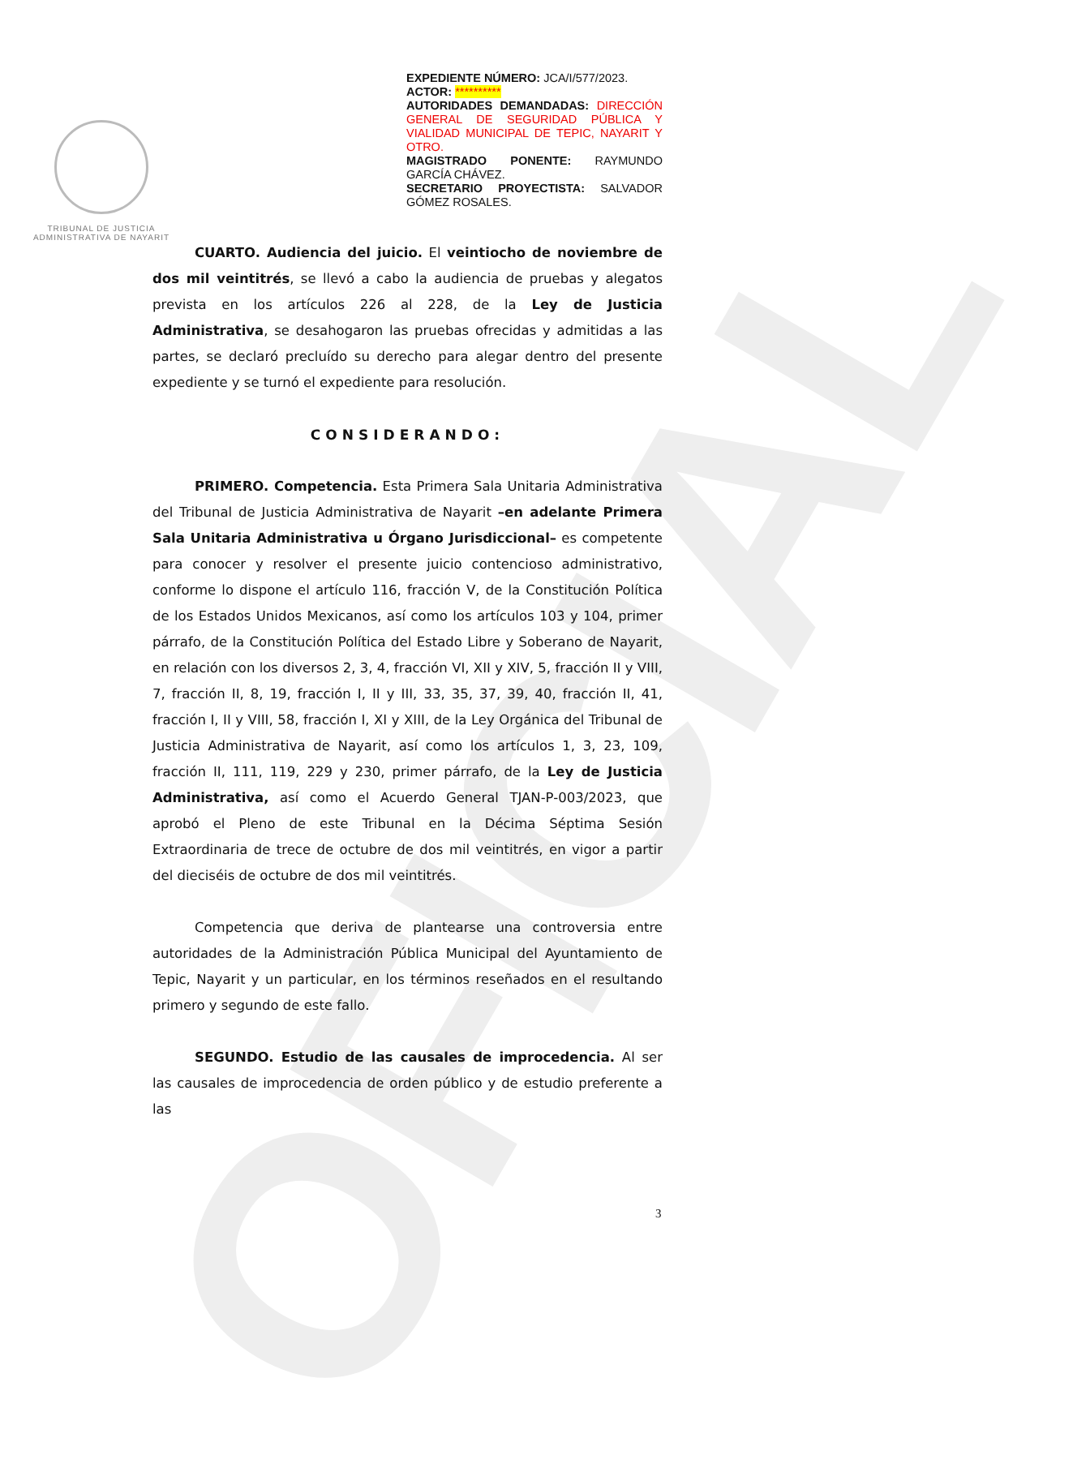OFICIAL
TRIBUNAL DE JUSTICIA
ADMINISTRATIVA DE NAYARIT
EXPEDIENTE NÚMERO: JCA/I/577/2023.
ACTOR: **********
AUTORIDADES DEMANDADAS: DIRECCIÓN GENERAL DE SEGURIDAD PÚBLICA Y VIALIDAD MUNICIPAL DE TEPIC, NAYARIT Y OTRO.
MAGISTRADO PONENTE: RAYMUNDO GARCÍA CHÁVEZ.
SECRETARIO PROYECTISTA: SALVADOR GÓMEZ ROSALES.
CUARTO. Audiencia del juicio. El veintiocho de noviembre de dos mil veintitrés, se llevó a cabo la audiencia de pruebas y alegatos prevista en los artículos 226 al 228, de la Ley de Justicia Administrativa, se desahogaron las pruebas ofrecidas y admitidas a las partes, se declaró precluído su derecho para alegar dentro del presente expediente y se turnó el expediente para resolución.
CONSIDERANDO:
PRIMERO. Competencia. Esta Primera Sala Unitaria Administrativa del Tribunal de Justicia Administrativa de Nayarit –en adelante Primera Sala Unitaria Administrativa u Órgano Jurisdiccional– es competente para conocer y resolver el presente juicio contencioso administrativo, conforme lo dispone el artículo 116, fracción V, de la Constitución Política de los Estados Unidos Mexicanos, así como los artículos 103 y 104, primer párrafo, de la Constitución Política del Estado Libre y Soberano de Nayarit, en relación con los diversos 2, 3, 4, fracción VI, XII y XIV, 5, fracción II y VIII, 7, fracción II, 8, 19, fracción I, II y III, 33, 35, 37, 39, 40, fracción II, 41, fracción I, II y VIII, 58, fracción I, XI y XIII, de la Ley Orgánica del Tribunal de Justicia Administrativa de Nayarit, así como los artículos 1, 3, 23, 109, fracción II, 111, 119, 229 y 230, primer párrafo, de la Ley de Justicia Administrativa, así como el Acuerdo General TJAN-P-003/2023, que aprobó el Pleno de este Tribunal en la Décima Séptima Sesión Extraordinaria de trece de octubre de dos mil veintitrés, en vigor a partir del dieciséis de octubre de dos mil veintitrés.
Competencia que deriva de plantearse una controversia entre autoridades de la Administración Pública Municipal del Ayuntamiento de Tepic, Nayarit y un particular, en los términos reseñados en el resultando primero y segundo de este fallo.
SEGUNDO. Estudio de las causales de improcedencia. Al ser las causales de improcedencia de orden público y de estudio preferente a las
3